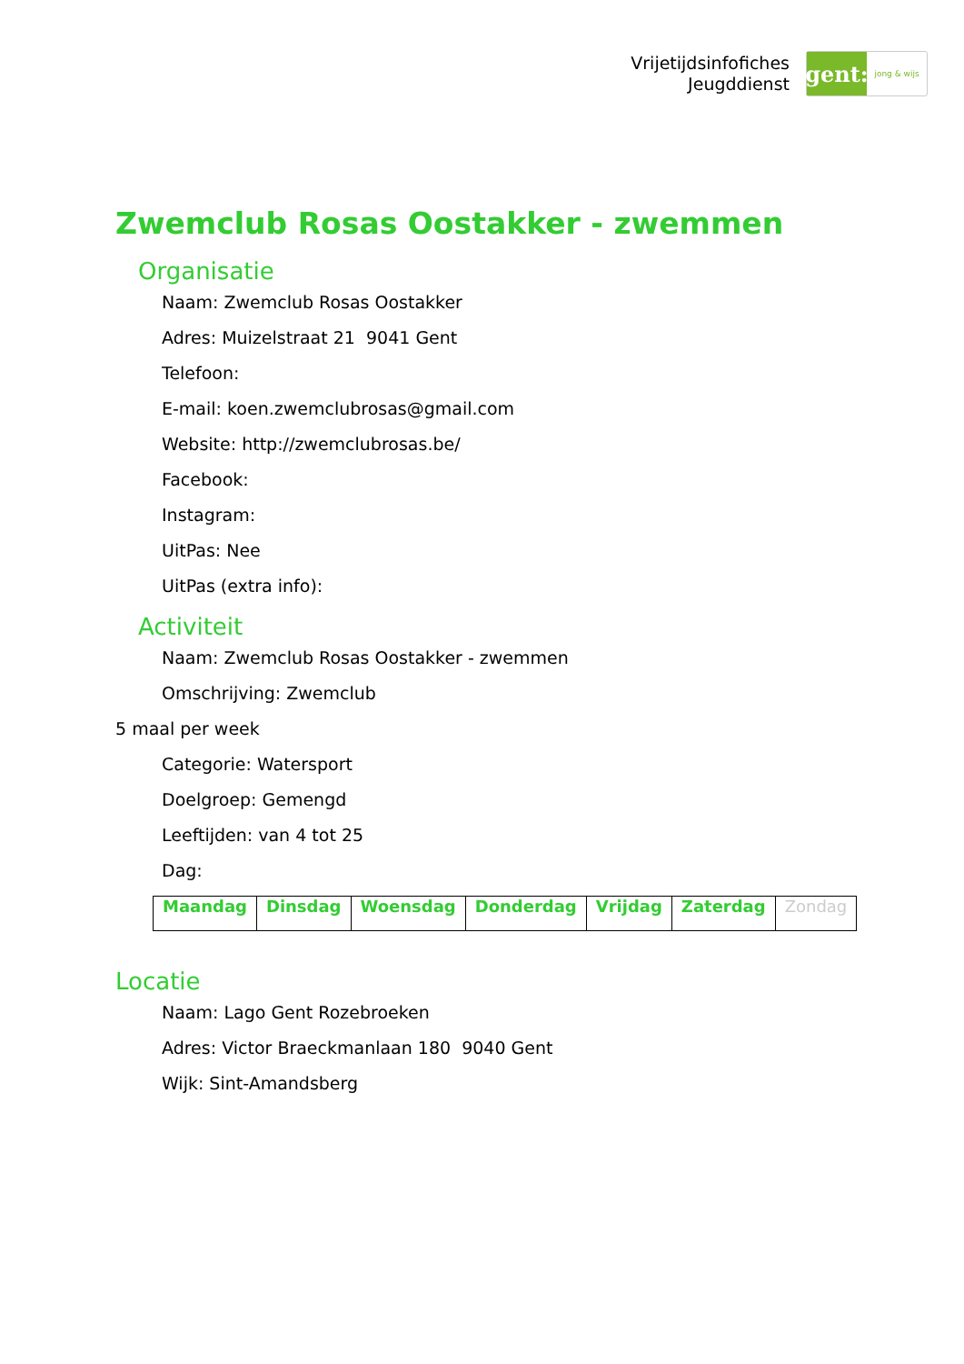Vrijetijdsinfofiches
Jeugddienst
gent:
jong & wijs
Zwemclub Rosas Oostakker - zwemmen
Organisatie
Naam: Zwemclub Rosas Oostakker
Adres: Muizelstraat 21 9041 Gent
Telefoon:
E-mail: koen.zwemclubrosas@gmail.com
Website: http://zwemclubrosas.be/
Facebook:
Instagram:
UitPas: Nee
UitPas (extra info):
Activiteit
Naam: Zwemclub Rosas Oostakker - zwemmen
Omschrijving: Zwemclub
5 maal per week
Categorie: Watersport
Doelgroep: Gemengd
Leeftijden: van 4 tot 25
Dag:
| Maandag | Dinsdag | Woensdag | Donderdag | Vrijdag | Zaterdag | Zondag |
Locatie
Naam: Lago Gent Rozebroeken
Adres: Victor Braeckmanlaan 180 9040 Gent
Wijk: Sint-Amandsberg